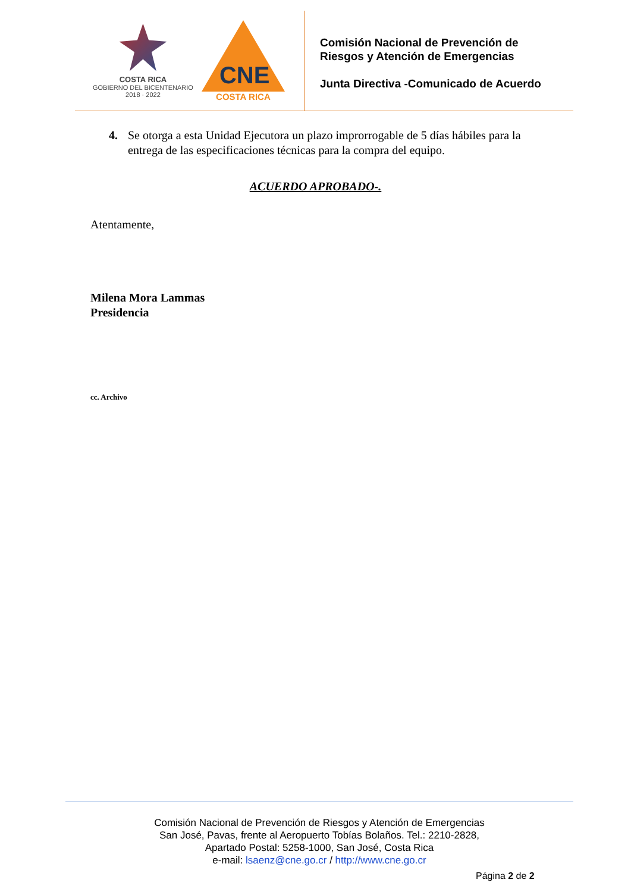COSTA RICA
GOBIERNO DEL BICENTENARIO
2018 · 2022
CNE
COSTA RICA
Comisión Nacional de Prevención de
Riesgos y Atención de Emergencias
Junta Directiva -Comunicado de Acuerdo
4. Se otorga a esta Unidad Ejecutora un plazo improrrogable de 5 días hábiles para la entrega de las especificaciones técnicas para la compra del equipo.
ACUERDO APROBADO-.
Atentamente,
Milena Mora Lammas
Presidencia
cc. Archivo
Comisión Nacional de Prevención de Riesgos y Atención de Emergencias
San José, Pavas, frente al Aeropuerto Tobías Bolaños. Tel.: 2210-2828,
Apartado Postal: 5258-1000, San José, Costa Rica
e-mail: lsaenz@cne.go.cr / http://www.cne.go.cr
Página 2 de 2